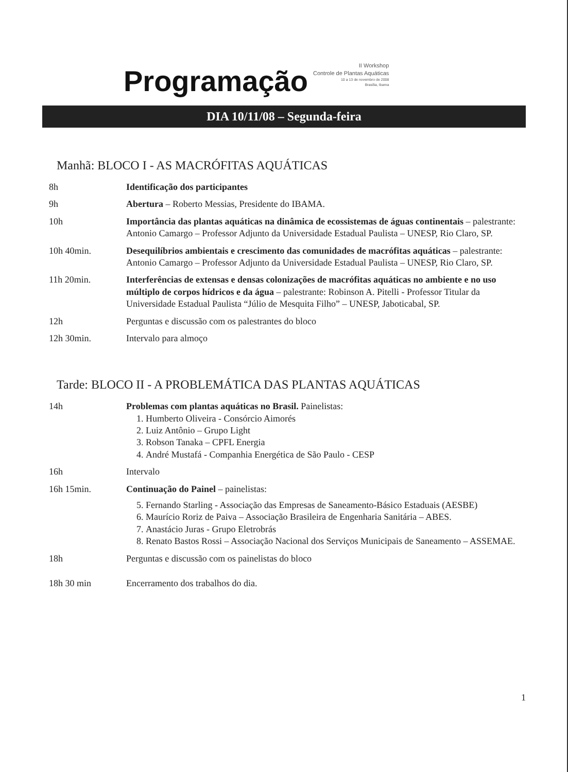Programação
II Workshop
Controle de Plantas Aquáticas
10 a 13 de novembro de 2008
Brasília, Ibama
DIA 10/11/08 – Segunda-feira
Manhã: BLOCO I - AS MACRÓFITAS AQUÁTICAS
| 8h | Identificação dos participantes |
| 9h | Abertura – Roberto Messias, Presidente do IBAMA. |
| 10h | Importância das plantas aquáticas na dinâmica de ecossistemas de águas continentais – palestrante: Antonio Camargo – Professor Adjunto da Universidade Estadual Paulista – UNESP, Rio Claro, SP. |
| 10h 40min. | Desequilíbrios ambientais e crescimento das comunidades de macrófitas aquáticas – palestrante: Antonio Camargo – Professor Adjunto da Universidade Estadual Paulista – UNESP, Rio Claro, SP. |
| 11h 20min. | Interferências de extensas e densas colonizações de macrófitas aquáticas no ambiente e no uso múltiplo de corpos hídricos e da água – palestrante: Robinson A. Pitelli - Professor Titular da Universidade Estadual Paulista “Júlio de Mesquita Filho” – UNESP, Jaboticabal, SP. |
| 12h | Perguntas e discussão com os palestrantes do bloco |
| 12h 30min. | Intervalo para almoço |
Tarde: BLOCO II - A PROBLEMÁTICA DAS PLANTAS AQUÁTICAS
| 14h | Problemas com plantas aquáticas no Brasil. Painelistas: 1. Humberto Oliveira - Consórcio Aimorés 2. Luiz Antônio – Grupo Light 3. Robson Tanaka – CPFL Energia 4. André Mustafá - Companhia Energética de São Paulo - CESP |
| 16h | Intervalo |
| 16h 15min. | Continuação do Painel – painelistas: 5. Fernando Starling - Associação das Empresas de Saneamento-Básico Estaduais (AESBE) 6. Maurício Roriz de Paiva – Associação Brasileira de Engenharia Sanitária – ABES. 7. Anastácio Juras - Grupo Eletrobrás 8. Renato Bastos Rossi – Associação Nacional dos Serviços Municipais de Saneamento – ASSEMAE. |
| 18h | Perguntas e discussão com os painelistas do bloco |
| 18h 30 min | Encerramento dos trabalhos do dia. |
1